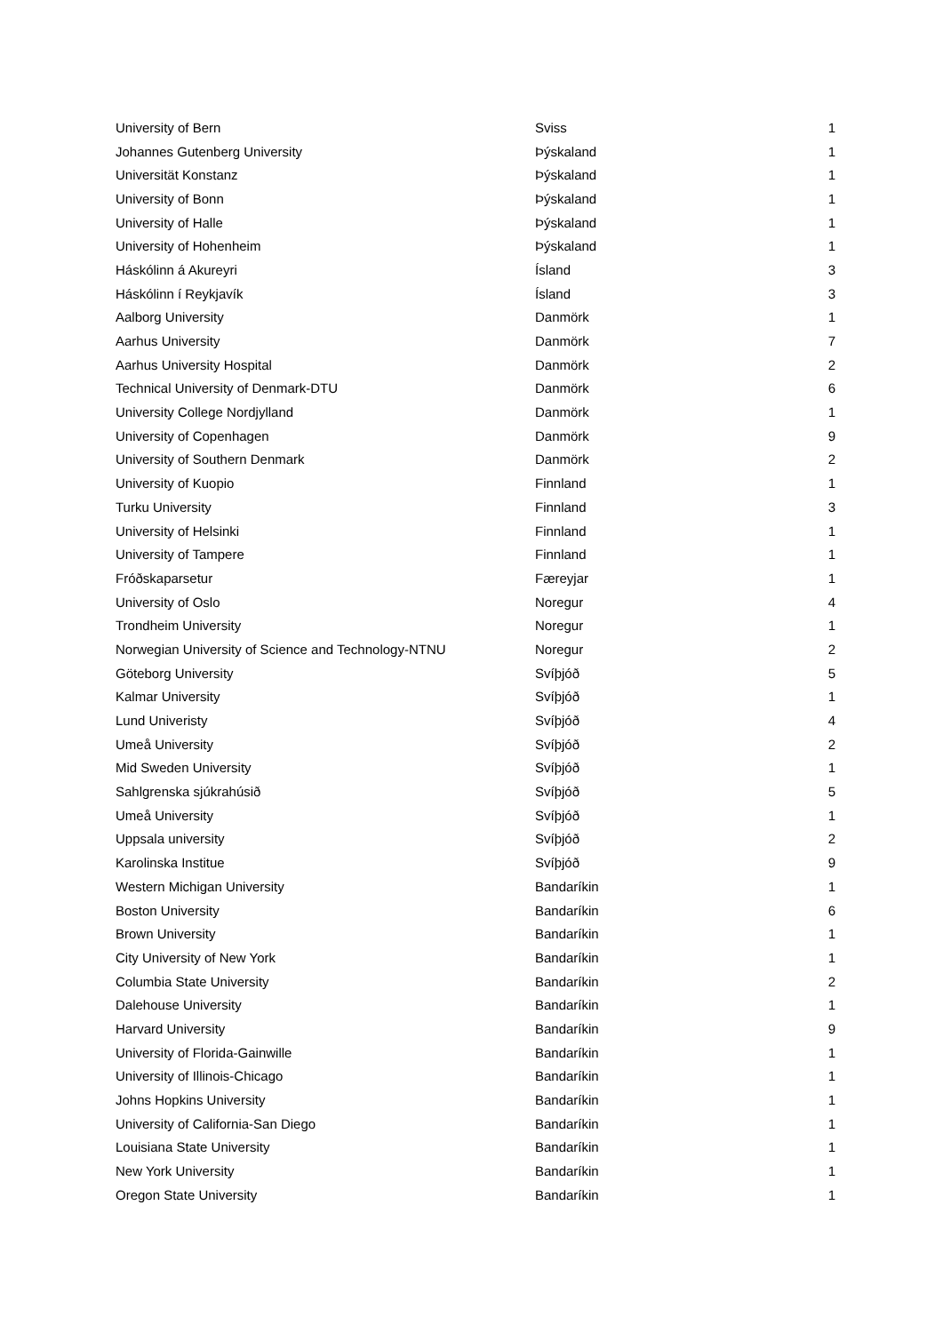| University of Bern | Sviss | 1 |
| Johannes Gutenberg University | Þýskaland | 1 |
| Universität Konstanz | Þýskaland | 1 |
| University of Bonn | Þýskaland | 1 |
| University of Halle | Þýskaland | 1 |
| University of Hohenheim | Þýskaland | 1 |
| Háskólinn á Akureyri | Ísland | 3 |
| Háskólinn í Reykjavík | Ísland | 3 |
| Aalborg University | Danmörk | 1 |
| Aarhus University | Danmörk | 7 |
| Aarhus University Hospital | Danmörk | 2 |
| Technical University of Denmark-DTU | Danmörk | 6 |
| University College Nordjylland | Danmörk | 1 |
| University of Copenhagen | Danmörk | 9 |
| University of Southern Denmark | Danmörk | 2 |
| University of Kuopio | Finnland | 1 |
| Turku University | Finnland | 3 |
| University of Helsinki | Finnland | 1 |
| University of Tampere | Finnland | 1 |
| Fróðskaparsetur | Færeyjar | 1 |
| University of Oslo | Noregur | 4 |
| Trondheim University | Noregur | 1 |
| Norwegian University of Science and Technology-NTNU | Noregur | 2 |
| Göteborg University | Svíþjóð | 5 |
| Kalmar University | Svíþjóð | 1 |
| Lund Univeristy | Svíþjóð | 4 |
| Umeå University | Svíþjóð | 2 |
| Mid Sweden University | Svíþjóð | 1 |
| Sahlgrenska sjúkrahúsið | Svíþjóð | 5 |
| Umeå University | Svíþjóð | 1 |
| Uppsala university | Svíþjóð | 2 |
| Karolinska Institue | Svíþjóð | 9 |
| Western Michigan University | Bandaríkin | 1 |
| Boston University | Bandaríkin | 6 |
| Brown University | Bandaríkin | 1 |
| City University of New York | Bandaríkin | 1 |
| Columbia State University | Bandaríkin | 2 |
| Dalehouse University | Bandaríkin | 1 |
| Harvard University | Bandaríkin | 9 |
| University of Florida-Gainwille | Bandaríkin | 1 |
| University of Illinois-Chicago | Bandaríkin | 1 |
| Johns Hopkins University | Bandaríkin | 1 |
| University of California-San Diego | Bandaríkin | 1 |
| Louisiana State University | Bandaríkin | 1 |
| New York University | Bandaríkin | 1 |
| Oregon State University | Bandaríkin | 1 |